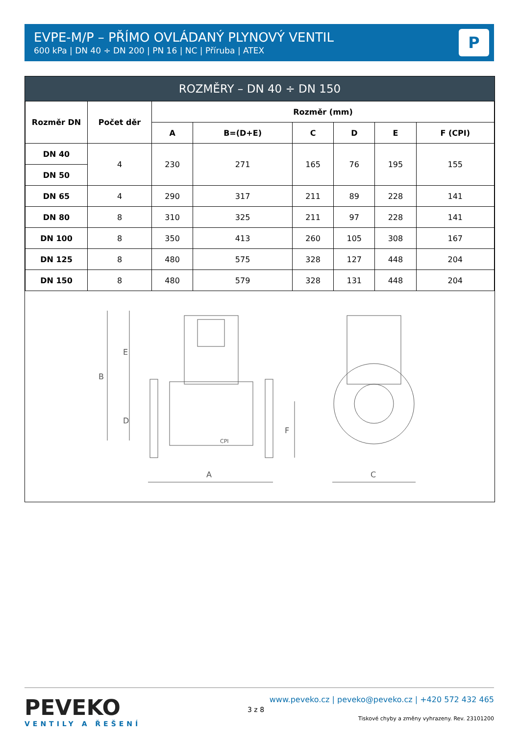EVPE-M/P – PŘÍMO OVLÁDANÝ PLYNOVÝ VENTIL
600 kPa | DN 40 ÷ DN 200 | PN 16 | NC | Příruba | ATEX
P
ROZMĚRY – DN 40 ÷ DN 150
| Rozměr DN | Počet děr | Rozměr (mm) | | | | | |
| --- | --- | --- | --- | --- | --- | --- | --- |
| | | A | B=(D+E) | C | D | E | F (CPI) |
| DN 40 | 4 | 230 | 271 | 165 | 76 | 195 | 155 |
| DN 50 | | | | | | | |
| DN 65 | 4 | 290 | 317 | 211 | 89 | 228 | 141 |
| DN 80 | 8 | 310 | 325 | 211 | 97 | 228 | 141 |
| DN 100 | 8 | 350 | 413 | 260 | 105 | 308 | 167 |
| DN 125 | 8 | 480 | 575 | 328 | 127 | 448 | 204 |
| DN 150 | 8 | 480 | 579 | 328 | 131 | 448 | 204 |
B
E
D
F
A
C
CPI
PEVEKO
VENTILY A ŘEŠENÍ
3 z 8
www.peveko.cz | peveko@peveko.cz | +420 572 432 465
Tiskové chyby a změny vyhrazeny. Rev. 23101200